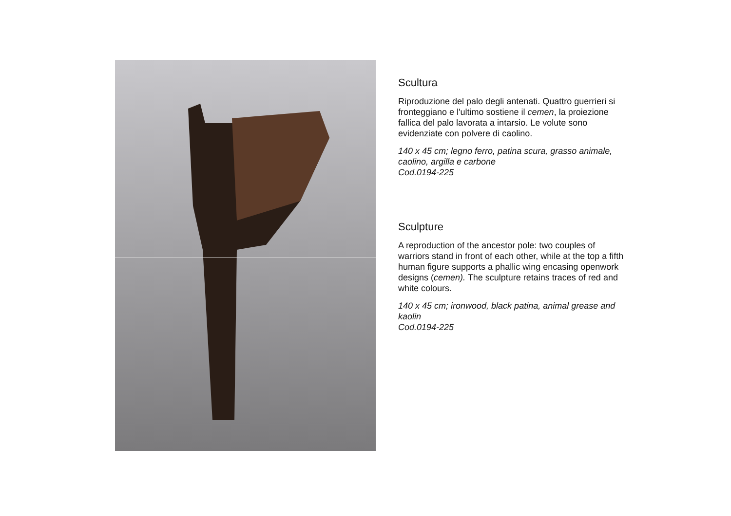Scultura
Riproduzione del palo degli antenati. Quattro guerrieri si fronteggiano e l'ultimo sostiene il cemen, la proiezione fallica del palo lavorata a intarsio. Le volute sono evidenziate con polvere di caolino.
140 x 45 cm; legno ferro, patina scura, grasso animale, caolino, argilla e carbone
Cod.0194-225
Sculpture
A reproduction of the ancestor pole: two couples of warriors stand in front of each other, while at the top a fifth human figure supports a phallic wing encasing openwork designs (cemen). The sculpture retains traces of red and white colours.
140 x 45 cm; ironwood, black patina, animal grease and kaolin
Cod.0194-225